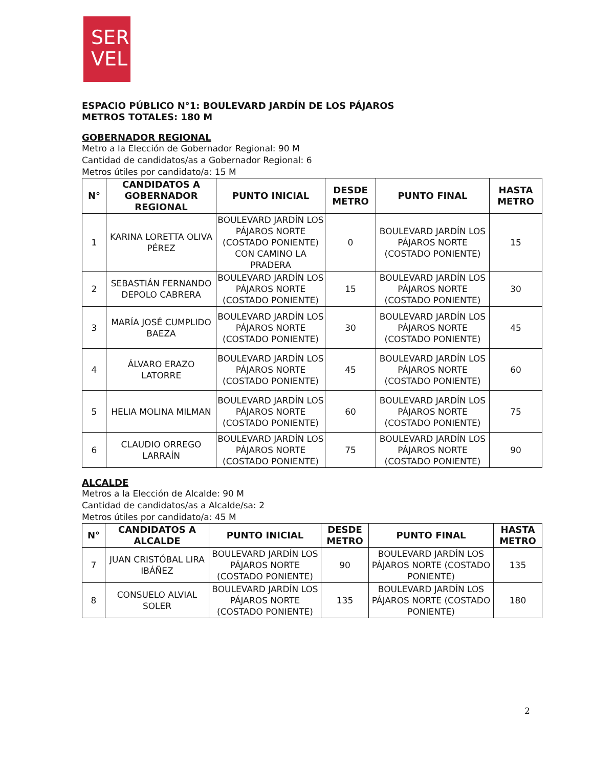SER
VEL
ESPACIO PÚBLICO N°1: BOULEVARD JARDÍN DE LOS PÁJAROS
METROS TOTALES: 180 M
GOBERNADOR REGIONAL
Metro a la Elección de Gobernador Regional: 90 M
Cantidad de candidatos/as a Gobernador Regional: 6
Metros útiles por candidato/a: 15 M
| N° | CANDIDATOS A GOBERNADOR REGIONAL | PUNTO INICIAL | DESDE METRO | PUNTO FINAL | HASTA METRO |
| --- | --- | --- | --- | --- | --- |
| 1 | KARINA LORETTA OLIVA PÉREZ | BOULEVARD JARDÍN LOS PÁJAROS NORTE (COSTADO PONIENTE) CON CAMINO LA PRADERA | 0 | BOULEVARD JARDÍN LOS PÁJAROS NORTE (COSTADO PONIENTE) | 15 |
| 2 | SEBASTIÁN FERNANDO DEPOLO CABRERA | BOULEVARD JARDÍN LOS PÁJAROS NORTE (COSTADO PONIENTE) | 15 | BOULEVARD JARDÍN LOS PÁJAROS NORTE (COSTADO PONIENTE) | 30 |
| 3 | MARÍA JOSÉ CUMPLIDO BAEZA | BOULEVARD JARDÍN LOS PÁJAROS NORTE (COSTADO PONIENTE) | 30 | BOULEVARD JARDÍN LOS PÁJAROS NORTE (COSTADO PONIENTE) | 45 |
| 4 | ÁLVARO ERAZO LATORRE | BOULEVARD JARDÍN LOS PÁJAROS NORTE (COSTADO PONIENTE) | 45 | BOULEVARD JARDÍN LOS PÁJAROS NORTE (COSTADO PONIENTE) | 60 |
| 5 | HELIA MOLINA MILMAN | BOULEVARD JARDÍN LOS PÁJAROS NORTE (COSTADO PONIENTE) | 60 | BOULEVARD JARDÍN LOS PÁJAROS NORTE (COSTADO PONIENTE) | 75 |
| 6 | CLAUDIO ORREGO LARRAÍN | BOULEVARD JARDÍN LOS PÁJAROS NORTE (COSTADO PONIENTE) | 75 | BOULEVARD JARDÍN LOS PÁJAROS NORTE (COSTADO PONIENTE) | 90 |
ALCALDE
Metros a la Elección de Alcalde: 90 M
Cantidad de candidatos/as a Alcalde/sa: 2
Metros útiles por candidato/a: 45 M
| N° | CANDIDATOS A ALCALDE | PUNTO INICIAL | DESDE METRO | PUNTO FINAL | HASTA METRO |
| --- | --- | --- | --- | --- | --- |
| 7 | JUAN CRISTÓBAL LIRA IBÁÑEZ | BOULEVARD JARDÍN LOS PÁJAROS NORTE (COSTADO PONIENTE) | 90 | BOULEVARD JARDÍN LOS PÁJAROS NORTE (COSTADO PONIENTE) | 135 |
| 8 | CONSUELO ALVIAL SOLER | BOULEVARD JARDÍN LOS PÁJAROS NORTE (COSTADO PONIENTE) | 135 | BOULEVARD JARDÍN LOS PÁJAROS NORTE (COSTADO PONIENTE) | 180 |
2